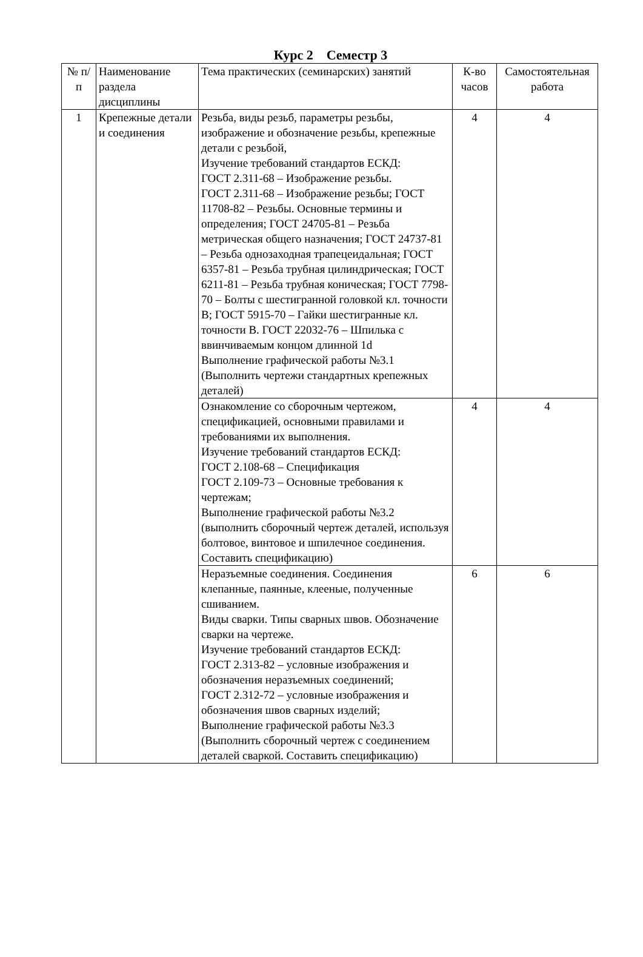Курс 2 Семестр 3
| № п/п | Наименование раздела дисциплины | Тема практических (семинарских) занятий | К-во часов | Самостоятельная работа |
| --- | --- | --- | --- | --- |
| 1 | Крепежные детали и соединения | Резьба, виды резьб, параметры резьбы, изображение и обозначение резьбы, крепежные детали с резьбой, Изучение требований стандартов ЕСКД: ГОСТ 2.311-68 – Изображение резьбы. ГОСТ 2.311-68 – Изображение резьбы; ГОСТ 11708-82 – Резьбы. Основные термины и определения; ГОСТ 24705-81 – Резьба метрическая общего назначения; ГОСТ 24737-81 – Резьба однозаходная трапецеидальная; ГОСТ 6357-81 – Резьба трубная цилиндрическая; ГОСТ 6211-81 – Резьба трубная коническая; ГОСТ 7798-70 – Болты с шестигранной головкой кл. точности В; ГОСТ 5915-70 – Гайки шестигранные кл. точности В. ГОСТ 22032-76 – Шпилька с ввинчиваемым концом длинной 1d Выполнение графической работы №3.1 (Выполнить чертежи стандартных крепежных деталей) | 4 | 4 |
| | | Ознакомление со сборочным чертежом, спецификацией, основными правилами и требованиями их выполнения. Изучение требований стандартов ЕСКД: ГОСТ 2.108-68 – Спецификация ГОСТ 2.109-73 – Основные требования к чертежам; Выполнение графической работы №3.2 (выполнить сборочный чертеж деталей, используя болтовое, винтовое и шпилечное соединения. Составить спецификацию) | 4 | 4 |
| | | Неразъемные соединения. Соединения клепанные, паянные, клееные, полученные сшиванием. Виды сварки. Типы сварных швов. Обозначение сварки на чертеже. Изучение требований стандартов ЕСКД: ГОСТ 2.313-82 – условные изображения и обозначения неразъемных соединений; ГОСТ 2.312-72 – условные изображения и обозначения швов сварных изделий; Выполнение графической работы №3.3 (Выполнить сборочный чертеж с соединением деталей сваркой. Составить спецификацию) | 6 | 6 |